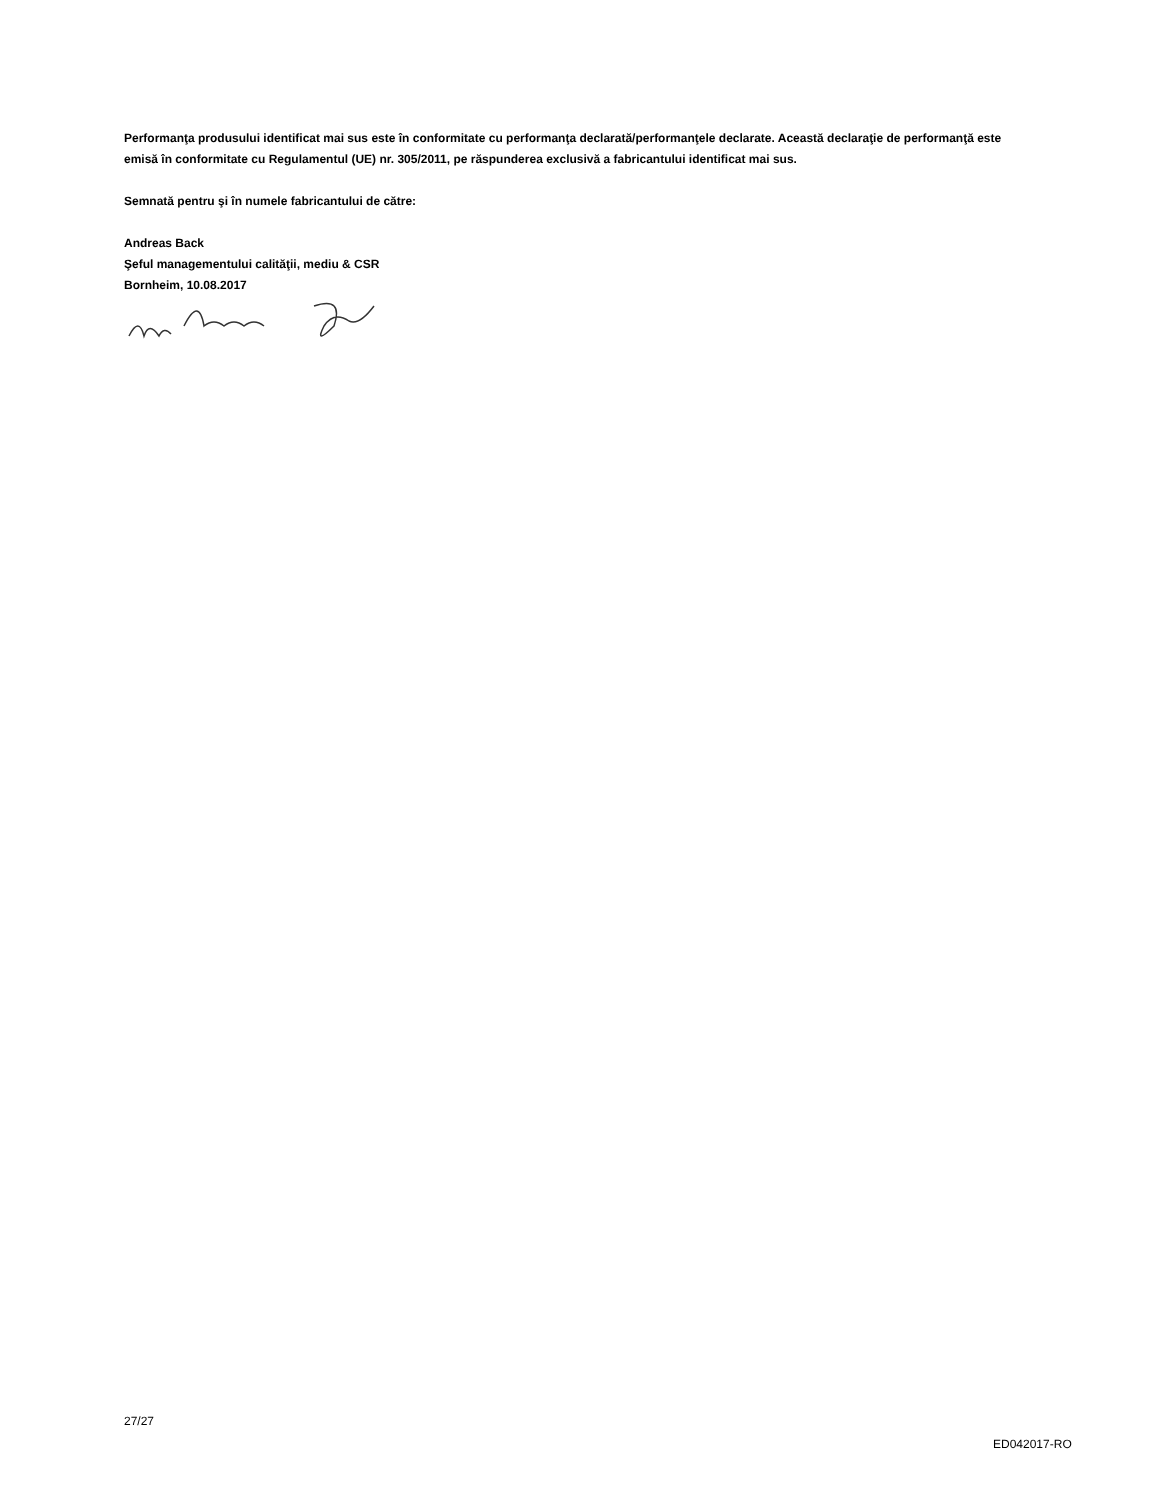Performanţa produsului identificat mai sus este în conformitate cu performanţa declarată/performanţele declarate. Această declaraţie de performanţă este emisă în conformitate cu Regulamentul (UE) nr. 305/2011, pe răspunderea exclusivă a fabricantului identificat mai sus.
Semnată pentru şi în numele fabricantului de către:
Andreas Back
Şeful managementului calităţii, mediu & CSR
Bornheim, 10.08.2017
27/27
ED042017-RO